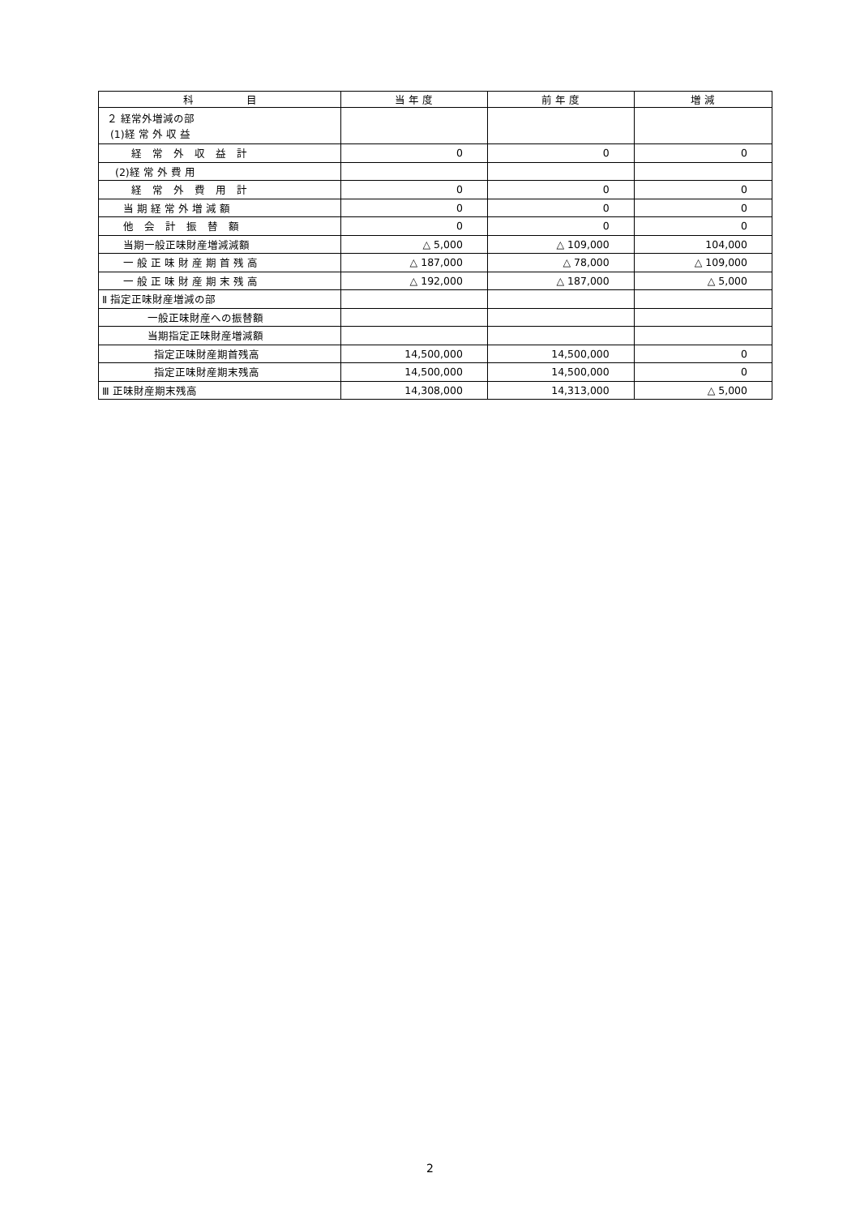| 科 目 | 当 年 度 | 前 年 度 | 増 減 |
| --- | --- | --- | --- |
| ２ 経常外増減の部 (1)経 常 外 収 益 | | | |
| 経 常 外 収 益 計 | 0 | 0 | 0 |
| (2)経 常 外 費 用 | | | |
| 経 常 外 費 用 計 | 0 | 0 | 0 |
| 当 期 経 常 外 増 減 額 | 0 | 0 | 0 |
| 他 会 計 振 替 額 | 0 | 0 | 0 |
| 当期一般正味財産増減減額 | △ 5,000 | △ 109,000 | 104,000 |
| 一 般 正 味 財 産 期 首 残 高 | △ 187,000 | △ 78,000 | △ 109,000 |
| 一 般 正 味 財 産 期 末 残 高 | △ 192,000 | △ 187,000 | △ 5,000 |
| Ⅱ 指定正味財産増減の部 | | | |
| 一般正味財産への振替額 | | | |
| 当期指定正味財産増減額 | | | |
| 指定正味財産期首残高 | 14,500,000 | 14,500,000 | 0 |
| 指定正味財産期末残高 | 14,500,000 | 14,500,000 | 0 |
| Ⅲ 正味財産期末残高 | 14,308,000 | 14,313,000 | △ 5,000 |
2